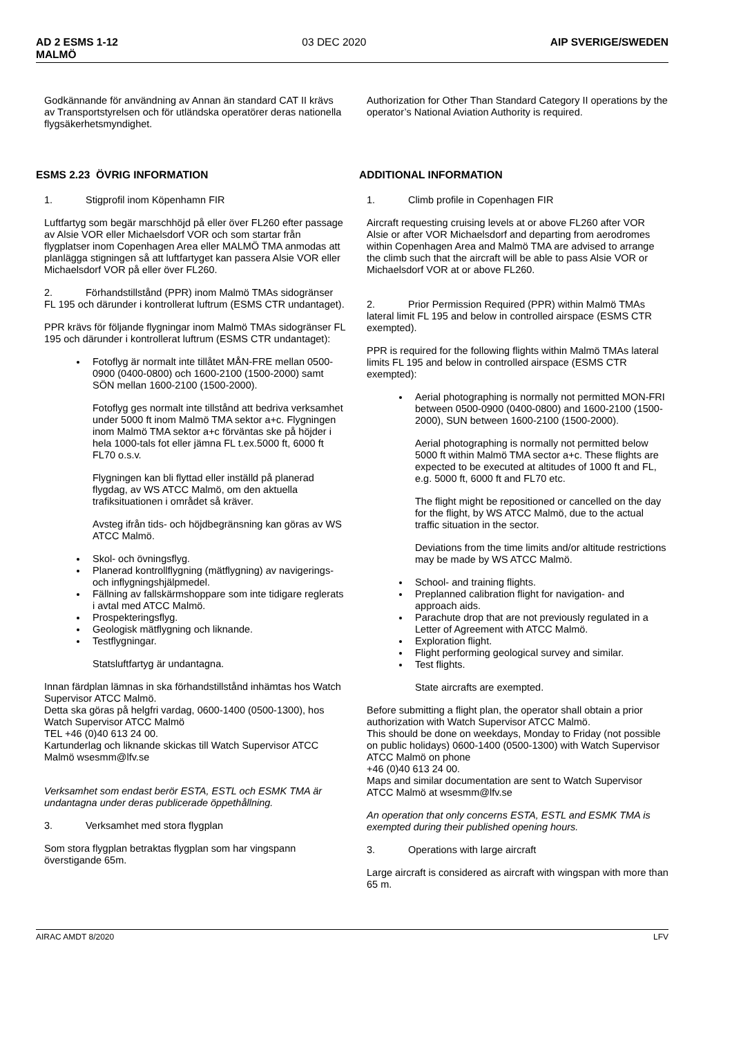AD 2 ESMS 1-12
MALMÖ 03 DEC 2020 AIP SVERIGE/SWEDEN
Godkännande för användning av Annan än standard CAT II krävs av Transportstyrelsen och för utländska operatörer deras nationella flygsäkerhetsmyndighet.
Authorization for Other Than Standard Category II operations by the operator’s National Aviation Authority is required.
ESMS 2.23 ÖVRIG INFORMATION ADDITIONAL INFORMATION
1. Stigprofil inom Köpenhamn FIR
Luftfartyg som begär marschhöjd på eller över FL260 efter passage av Alsie VOR eller Michaelsdorf VOR och som startar från flygplatser inom Copenhagen Area eller MALMÖ TMA anmodas att planlägga stigningen så att luftfartyget kan passera Alsie VOR eller Michaelsdorf VOR på eller över FL260.
2. Förhandstillstånd (PPR) inom Malmö TMAs sidogränser FL 195 och därunder i kontrollerat luftrum (ESMS CTR undantaget).
PPR krävs för följande flygningar inom Malmö TMAs sidogränser FL 195 och därunder i kontrollerat luftrum (ESMS CTR undantaget):
Fotoflyg är normalt inte tillåtet MÅN-FRE mellan 0500-0900 (0400-0800) och 1600-2100 (1500-2000) samt SÖN mellan 1600-2100 (1500-2000).
Fotoflyg ges normalt inte tillstånd att bedriva verksamhet under 5000 ft inom Malmö TMA sektor a+c. Flygningen inom Malmö TMA sektor a+c förväntas ske på höjder i hela 1000-tals fot eller jämna FL t.ex.5000 ft, 6000 ft FL70 o.s.v.
Flygningen kan bli flyttad eller inställd på planerad flygdag, av WS ATCC Malmö, om den aktuella trafiksituationen i området så kräver.
Avsteg ifrån tids- och höjdbegränsning kan göras av WS ATCC Malmö.
Skol- och övningsflyg.
Planerad kontrollflygning (mätflygning) av navigerings- och inflygningshjälpmedel.
Fällning av fallskärmshoppare som inte tidigare reglerats i avtal med ATCC Malmö.
Prospekteringsflyg.
Geologisk mätflygning och liknande.
Testflygningar.
Statsluftfartyg är undantagna.
Innan färdplan lämnas in ska förhandstillstånd inhämtas hos Watch Supervisor ATCC Malmö.
Detta ska göras på helgfri vardag, 0600-1400 (0500-1300), hos Watch Supervisor ATCC Malmö
TEL +46 (0)40 613 24 00.
Kartunderlag och liknande skickas till Watch Supervisor ATCC Malmö wsesmm@lfv.se
Verksamhet som endast berör ESTA, ESTL och ESMK TMA är undantagna under deras publicerade öppethållning.
3. Verksamhet med stora flygplan
Som stora flygplan betraktas flygplan som har vingspann överstigande 65m.
1. Climb profile in Copenhagen FIR
Aircraft requesting cruising levels at or above FL260 after VOR Alsie or after VOR Michaelsdorf and departing from aerodromes within Copenhagen Area and Malmö TMA are advised to arrange the climb such that the aircraft will be able to pass Alsie VOR or Michaelsdorf VOR at or above FL260.
2. Prior Permission Required (PPR) within Malmö TMAs lateral limit FL 195 and below in controlled airspace (ESMS CTR exempted).
PPR is required for the following flights within Malmö TMAs lateral limits FL 195 and below in controlled airspace (ESMS CTR exempted):
Aerial photographing is normally not permitted MON-FRI between 0500-0900 (0400-0800) and 1600-2100 (1500-2000), SUN between 1600-2100 (1500-2000).
Aerial photographing is normally not permitted below 5000 ft within Malmö TMA sector a+c. These flights are expected to be executed at altitudes of 1000 ft and FL, e.g. 5000 ft, 6000 ft and FL70 etc.
The flight might be repositioned or cancelled on the day for the flight, by WS ATCC Malmö, due to the actual traffic situation in the sector.
Deviations from the time limits and/or altitude restrictions may be made by WS ATCC Malmö.
School- and training flights.
Preplanned calibration flight for navigation- and approach aids.
Parachute drop that are not previously regulated in a Letter of Agreement with ATCC Malmö.
Exploration flight.
Flight performing geological survey and similar.
Test flights.
State aircrafts are exempted.
Before submitting a flight plan, the operator shall obtain a prior authorization with Watch Supervisor ATCC Malmö.
This should be done on weekdays, Monday to Friday (not possible on public holidays) 0600-1400 (0500-1300) with Watch Supervisor ATCC Malmö on phone
+46 (0)40 613 24 00.
Maps and similar documentation are sent to Watch Supervisor ATCC Malmö at wsesmm@lfv.se
An operation that only concerns ESTA, ESTL and ESMK TMA is exempted during their published opening hours.
3. Operations with large aircraft
Large aircraft is considered as aircraft with wingspan with more than 65 m.
AIRAC AMDT 8/2020 LFV